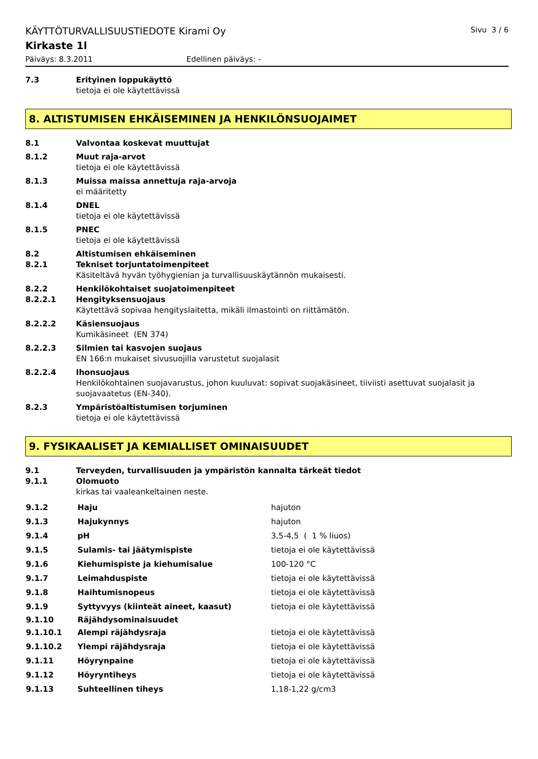KÄYTTÖTURVALLISUUSTIEDOTE Kirami Oy Sivu 3 / 6
Kirkaste 1l
Päiväys: 8.3.2011 Edellinen päiväys: -
7.3 Erityinen loppukäyttö
tietoja ei ole käytettävissä
8. ALTISTUMISEN EHKÄISEMINEN JA HENKILÖNSUOJAIMET
8.1 Valvontaa koskevat muuttujat
8.1.2 Muut raja-arvot
tietoja ei ole käytettävissä
8.1.3 Muissa maissa annettuja raja-arvoja
ei määritetty
8.1.4 DNEL
tietoja ei ole käytettävissä
8.1.5 PNEC
tietoja ei ole käytettävissä
8.2 Altistumisen ehkäiseminen
8.2.1 Tekniset torjuntatoimenpiteet
Käsiteltävä hyvän työhygienian ja turvallisuuskäytännön mukaisesti.
8.2.2 Henkilökohtaiset suojatoimenpiteet
8.2.2.1 Hengityksensuojaus
Käytettävä sopivaa hengityslaitetta, mikäli ilmastointi on riittämätön.
8.2.2.2 Käsiensuojaus
Kumikäsineet (EN 374)
8.2.2.3 Silmien tai kasvojen suojaus
EN 166:n mukaiset sivusuojilla varustetut suojalasit
8.2.2.4 Ihonsuojaus
Henkilökohtainen suojavarustus, johon kuuluvat: sopivat suojakäsineet, tiiviisti asettuvat suojalasit ja suojavaatetus (EN-340).
8.2.3 Ympäristöaltistumisen torjuminen
tietoja ei ole käytettävissä
9. FYSIKAALISET JA KEMIALLISET OMINAISUUDET
9.1 Terveyden, turvallisuuden ja ympäristön kannalta tärkeät tiedot
9.1.1 Olomuoto
kirkas tai vaaleankeltainen neste.
| 9.1.2 | Haju | hajuton |
| 9.1.3 | Hajukynnys | hajuton |
| 9.1.4 | pH | 3,5-4,5 ( 1 % liuos) |
| 9.1.5 | Sulamis- tai jäätymispiste | tietoja ei ole käytettävissä |
| 9.1.6 | Kiehumispiste ja kiehumisalue | 100-120 °C |
| 9.1.7 | Leimahduspiste | tietoja ei ole käytettävissä |
| 9.1.8 | Haihtumisnopeus | tietoja ei ole käytettävissä |
| 9.1.9 | Syttyvyys (kiinteät aineet, kaasut) | tietoja ei ole käytettävissä |
| 9.1.10 | Räjähdysominaisuudet | |
| 9.1.10.1 | Alempi räjähdysraja | tietoja ei ole käytettävissä |
| 9.1.10.2 | Ylempi räjähdysraja | tietoja ei ole käytettävissä |
| 9.1.11 | Höyrynpaine | tietoja ei ole käytettävissä |
| 9.1.12 | Höyryntiheys | tietoja ei ole käytettävissä |
| 9.1.13 | Suhteellinen tiheys | 1,18-1,22 g/cm3 |